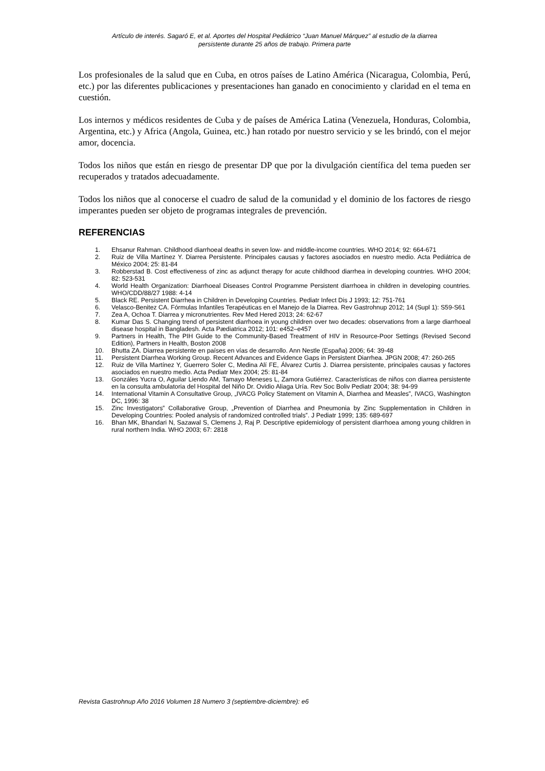Artículo de interés. Sagaró E, et al. Aportes del Hospital Pediátrico “Juan Manuel Márquez” al estudio de la diarrea
persistente durante 25 años de trabajo. Primera parte
Los profesionales de la salud que en Cuba, en otros países de Latino América (Nicaragua, Colombia, Perú, etc.) por las diferentes publicaciones y presentaciones han ganado en conocimiento y claridad en el tema en cuestión.
Los internos y médicos residentes de Cuba y de países de América Latina (Venezuela, Honduras, Colombia, Argentina, etc.) y Africa (Angola, Guinea, etc.) han rotado por nuestro servicio y se les brindó, con el mejor amor, docencia.
Todos los niños que están en riesgo de presentar DP que por la divulgación científica del tema pueden ser recuperados y tratados adecuadamente.
Todos los niños que al conocerse el cuadro de salud de la comunidad y el dominio de los factores de riesgo imperantes pueden ser objeto de programas integrales de prevención.
REFERENCIAS
1. Ehsanur Rahman. Childhood diarrhoeal deaths in seven low- and middle-income countries. WHO 2014; 92: 664-671
2. Ruiz de Villa Martínez Y. Diarrea Persistente. Principales causas y factores asociados en nuestro medio. Acta Pediátrica de México 2004; 25: 81-84
3. Robberstad B. Cost effectiveness of zinc as adjunct therapy for acute childhood diarrhea in developing countries. WHO 2004; 82: 523-531
4. World Health Organization: Diarrhoeal Diseases Control Programme Persistent diarrhoea in children in developing countries. WHO/CDD/88/27 1988: 4-14
5. Black RE. Persistent Diarrhea in Children in Developing Countries. Pediatr Infect Dis J 1993; 12: 751-761
6. Velasco-Benitez CA. Fórmulas Infantiles Terapéuticas en el Manejo de la Diarrea. Rev Gastrohnup 2012; 14 (Supl 1): S59-S61
7. Zea A, Ochoa T. Diarrea y micronutrientes. Rev Med Hered 2013; 24: 62-67
8. Kumar Das S. Changing trend of persistent diarrhoea in young children over two decades: observations from a large diarrhoeal disease hospital in Bangladesh. Acta Pædiatrica 2012; 101: e452–e457
9. Partners in Health, The PIH Guide to the Community-Based Treatment of HIV in Resource-Poor Settings (Revised Second Edition), Partners in Health, Boston 2008
10. Bhutta ZA. Diarrea persistente en países en vías de desarrollo. Ann Nestle (España) 2006; 64: 39-48
11. Persistent Diarrhea Working Group. Recent Advances and Evidence Gaps in Persistent Diarrhea. JPGN 2008; 47: 260-265
12. Ruiz de Villa Martínez Y, Guerrero Soler C, Medina Alí FE, Álvarez Curtis J. Diarrea persistente, principales causas y factores asociados en nuestro medio. Acta Pediatr Mex 2004; 25: 81-84
13. Gonzáles Yucra O, Aguilar Liendo AM, Tamayo Meneses L, Zamora Gutiérrez. Características de niños con diarrea persistente en la consulta ambulatoria del Hospital del Niño Dr. Ovidio Aliaga Uría. Rev Soc Boliv Pediatr 2004; 38: 94-99
14. International Vitamin A Consultative Group, „IVACG Policy Statement on Vitamin A, Diarrhea and Measles‟, IVACG, Washington DC, 1996: 38
15. Zinc Investigators‟ Collaborative Group, „Prevention of Diarrhea and Pneumonia by Zinc Supplementation in Children in Developing Countries: Pooled analysis of randomized controlled trials‟. J Pediatr 1999; 135: 689-697
16. Bhan MK, Bhandari N, Sazawal S, Clemens J, Raj P. Descriptive epidemiology of persistent diarrhoea among young children in rural northern India. WHO 2003; 67: 2818
Revista Gastrohnup Año 2016 Volumen 18 Numero 3 (septiembre-diciembre): e6